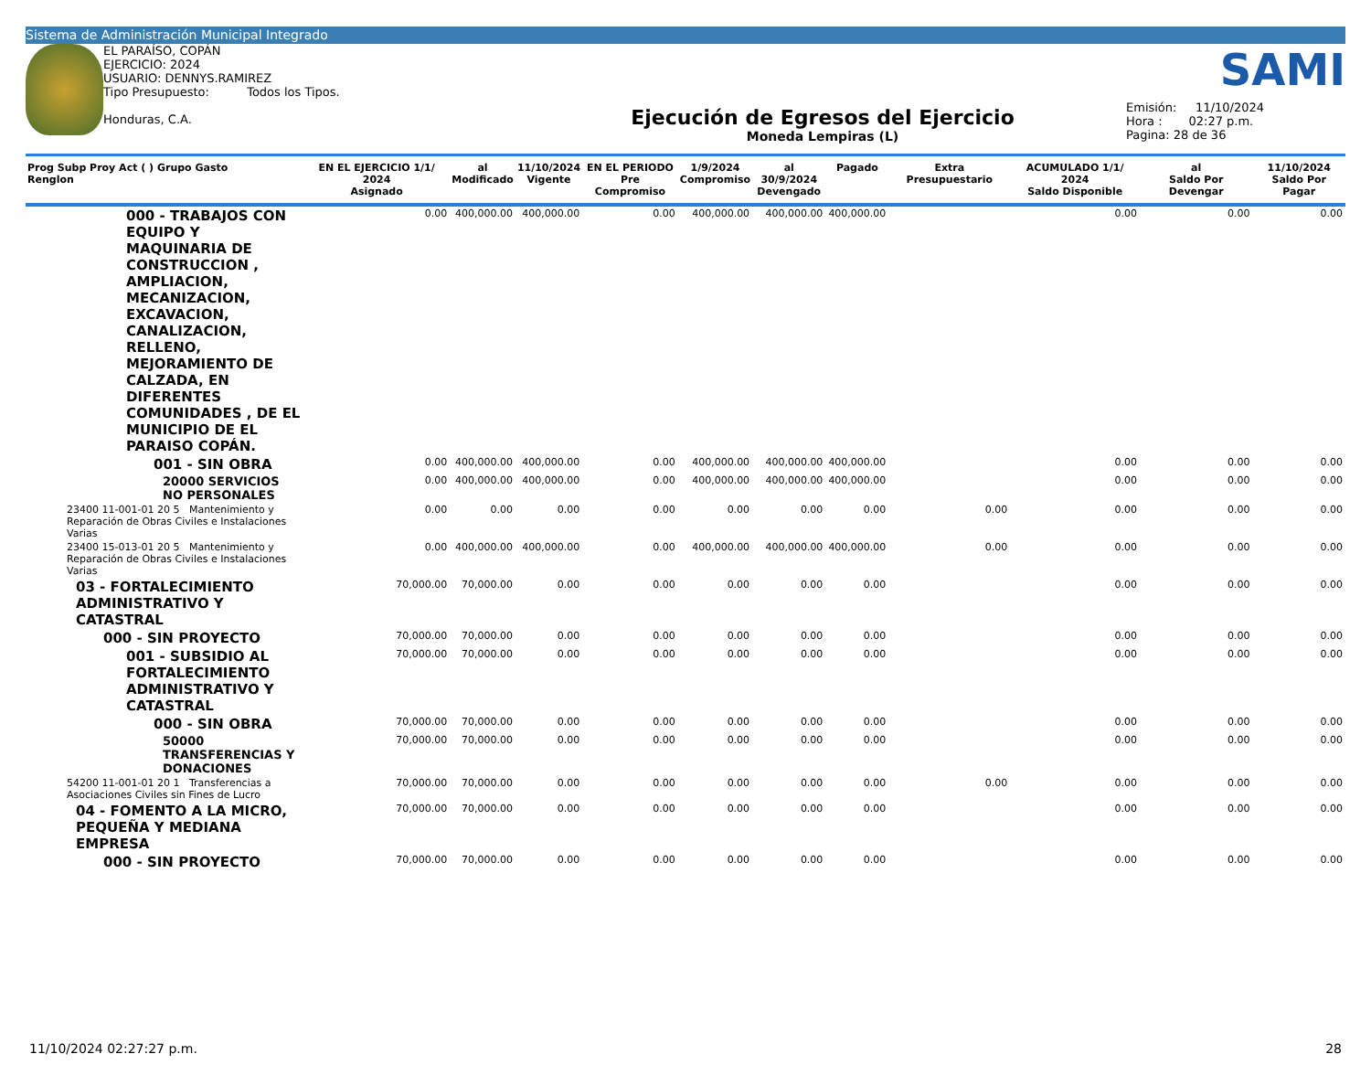Sistema de Administración Municipal Integrado
EL PARAÍSO, COPÁN
EJERCICIO: 2024
USUARIO: DENNYS.RAMIREZ
Tipo Presupuesto: Todos los Tipos.
Honduras, C.A.
Ejecución de Egresos del Ejercicio
Moneda Lempiras (L)
SAMI
Emisión: 11/10/2024
Hora : 02:27 p.m.
Pagina: 28 de 36
| Prog Subp Proy Act ( ) Grupo Gasto Renglon | EN EL EJERCICIO 1/1/ 2024 Asignado | al Modificado | 11/10/2024 Vigente | EN EL PERIODO Pre Compromiso | 1/9/2024 Compromiso | al 30/9/2024 Devengado | Pagado | Extra Presupuestario | ACUMULADO 1/1/ 2024 Saldo Disponible | al Saldo Por Devengar | 11/10/2024 Saldo Por Pagar |
| --- | --- | --- | --- | --- | --- | --- | --- | --- | --- | --- | --- |
| 000 - TRABAJOS CON EQUIPO Y MAQUINARIA DE CONSTRUCCION , AMPLIACION, MECANIZACION, EXCAVACION, CANALIZACION, RELLENO, MEJORAMIENTO DE CALZADA, EN DIFERENTES COMUNIDADES , DE EL MUNICIPIO DE EL PARAISO COPÁN. | 0.00 | 400,000.00 | 400,000.00 | 0.00 | 400,000.00 | 400,000.00 | 400,000.00 | | 0.00 | 0.00 | 0.00 |
| 001 - SIN OBRA | 0.00 | 400,000.00 | 400,000.00 | 0.00 | 400,000.00 | 400,000.00 | 400,000.00 | | 0.00 | 0.00 | 0.00 |
| 20000 SERVICIOS NO PERSONALES | 0.00 | 400,000.00 | 400,000.00 | 0.00 | 400,000.00 | 400,000.00 | 400,000.00 | | 0.00 | 0.00 | 0.00 |
| 23400 11-001-01 20 5 Mantenimiento y Reparación de Obras Civiles e Instalaciones Varias | 0.00 | 0.00 | 0.00 | 0.00 | 0.00 | 0.00 | 0.00 | 0.00 | 0.00 | 0.00 | 0.00 |
| 23400 15-013-01 20 5 Mantenimiento y Reparación de Obras Civiles e Instalaciones Varias | 0.00 | 400,000.00 | 400,000.00 | 0.00 | 400,000.00 | 400,000.00 | 400,000.00 | 0.00 | 0.00 | 0.00 | 0.00 |
| 03 - FORTALECIMIENTO ADMINISTRATIVO Y CATASTRAL | 70,000.00 | 70,000.00 | 0.00 | 0.00 | 0.00 | 0.00 | 0.00 | | 0.00 | 0.00 | 0.00 |
| 000 - SIN PROYECTO | 70,000.00 | 70,000.00 | 0.00 | 0.00 | 0.00 | 0.00 | 0.00 | | 0.00 | 0.00 | 0.00 |
| 001 - SUBSIDIO AL FORTALECIMIENTO ADMINISTRATIVO Y CATASTRAL | 70,000.00 | 70,000.00 | 0.00 | 0.00 | 0.00 | 0.00 | 0.00 | | 0.00 | 0.00 | 0.00 |
| 000 - SIN OBRA | 70,000.00 | 70,000.00 | 0.00 | 0.00 | 0.00 | 0.00 | 0.00 | | 0.00 | 0.00 | 0.00 |
| 50000 TRANSFERENCIAS Y DONACIONES | 70,000.00 | 70,000.00 | 0.00 | 0.00 | 0.00 | 0.00 | 0.00 | | 0.00 | 0.00 | 0.00 |
| 54200 11-001-01 20 1 Transferencias a Asociaciones Civiles sin Fines de Lucro | 70,000.00 | 70,000.00 | 0.00 | 0.00 | 0.00 | 0.00 | 0.00 | 0.00 | 0.00 | 0.00 | 0.00 |
| 04 - FOMENTO A LA MICRO, PEQUEÑA Y MEDIANA EMPRESA | 70,000.00 | 70,000.00 | 0.00 | 0.00 | 0.00 | 0.00 | 0.00 | | 0.00 | 0.00 | 0.00 |
| 000 - SIN PROYECTO | 70,000.00 | 70,000.00 | 0.00 | 0.00 | 0.00 | 0.00 | 0.00 | | 0.00 | 0.00 | 0.00 |
11/10/2024 02:27:27 p.m. 28